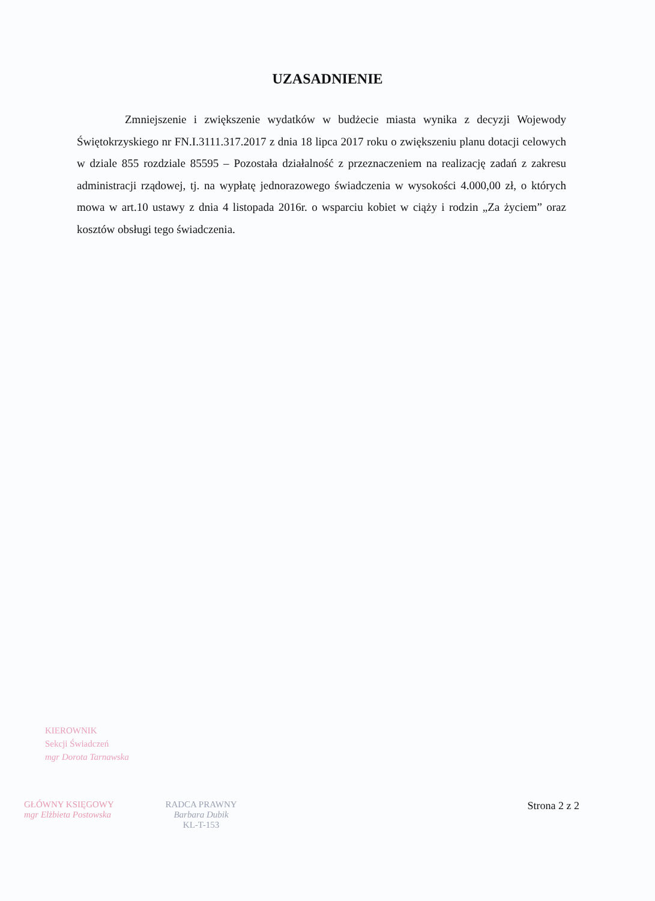UZASADNIENIE
Zmniejszenie i zwiększenie wydatków w budżecie miasta wynika z decyzji Wojewody Świętokrzyskiego nr FN.I.3111.317.2017 z dnia 18 lipca 2017 roku o zwiększeniu planu dotacji celowych w dziale 855 rozdziale 85595 – Pozostała działalność z przeznaczeniem na realizację zadań z zakresu administracji rządowej, tj. na wypłatę jednorazowego świadczenia w wysokości 4.000,00 zł, o których mowa w art.10 ustawy z dnia 4 listopada 2016r. o wsparciu kobiet w ciąży i rodzin „Za życiem” oraz kosztów obsługi tego świadczenia.
KIEROWNIK
Sekcji Świadczeń
mgr Dorota Tarnawska
GŁÓWNY KSIĘGOWY
mgr Elżbieta Postowska
RADCA PRAWNY
Barbara Dubik
KL-T-153
Strona 2 z 2